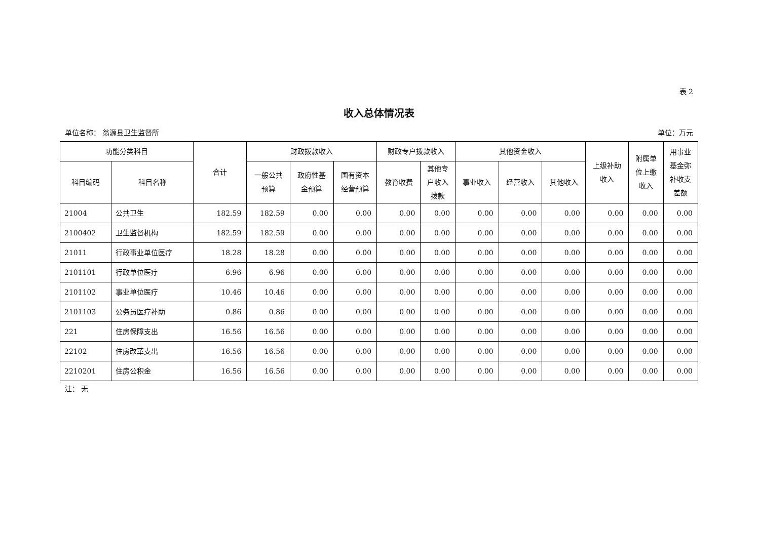表 2
收入总体情况表
单位名称： 翁源县卫生监督所 单位：万元
| 功能分类科目 | | 合计 | 财政拨款收入 | | | 财政专户拨款收入 | | 其他资金收入 | | | 上级补助 收入 | 附属单 位上缴 收入 | 用事业 基金弥 补收支 差额 |
| --- | --- | --- | --- | --- | --- | --- | --- | --- | --- | --- | --- | --- | --- |
| 科目编码 | 科目名称 | | 一般公共 预算 | 政府性基 金预算 | 国有资本 经营预算 | 教育收费 | 其他专 户收入 拨款 | 事业收入 | 经营收入 | 其他收入 | | | |
| 21004 | 公共卫生 | 182.59 | 182.59 | 0.00 | 0.00 | 0.00 | 0.00 | 0.00 | 0.00 | 0.00 | 0.00 | 0.00 | 0.00 |
| 2100402 | 卫生监督机构 | 182.59 | 182.59 | 0.00 | 0.00 | 0.00 | 0.00 | 0.00 | 0.00 | 0.00 | 0.00 | 0.00 | 0.00 |
| 21011 | 行政事业单位医疗 | 18.28 | 18.28 | 0.00 | 0.00 | 0.00 | 0.00 | 0.00 | 0.00 | 0.00 | 0.00 | 0.00 | 0.00 |
| 2101101 | 行政单位医疗 | 6.96 | 6.96 | 0.00 | 0.00 | 0.00 | 0.00 | 0.00 | 0.00 | 0.00 | 0.00 | 0.00 | 0.00 |
| 2101102 | 事业单位医疗 | 10.46 | 10.46 | 0.00 | 0.00 | 0.00 | 0.00 | 0.00 | 0.00 | 0.00 | 0.00 | 0.00 | 0.00 |
| 2101103 | 公务员医疗补助 | 0.86 | 0.86 | 0.00 | 0.00 | 0.00 | 0.00 | 0.00 | 0.00 | 0.00 | 0.00 | 0.00 | 0.00 |
| 221 | 住房保障支出 | 16.56 | 16.56 | 0.00 | 0.00 | 0.00 | 0.00 | 0.00 | 0.00 | 0.00 | 0.00 | 0.00 | 0.00 |
| 22102 | 住房改革支出 | 16.56 | 16.56 | 0.00 | 0.00 | 0.00 | 0.00 | 0.00 | 0.00 | 0.00 | 0.00 | 0.00 | 0.00 |
| 2210201 | 住房公积金 | 16.56 | 16.56 | 0.00 | 0.00 | 0.00 | 0.00 | 0.00 | 0.00 | 0.00 | 0.00 | 0.00 | 0.00 |
注： 无